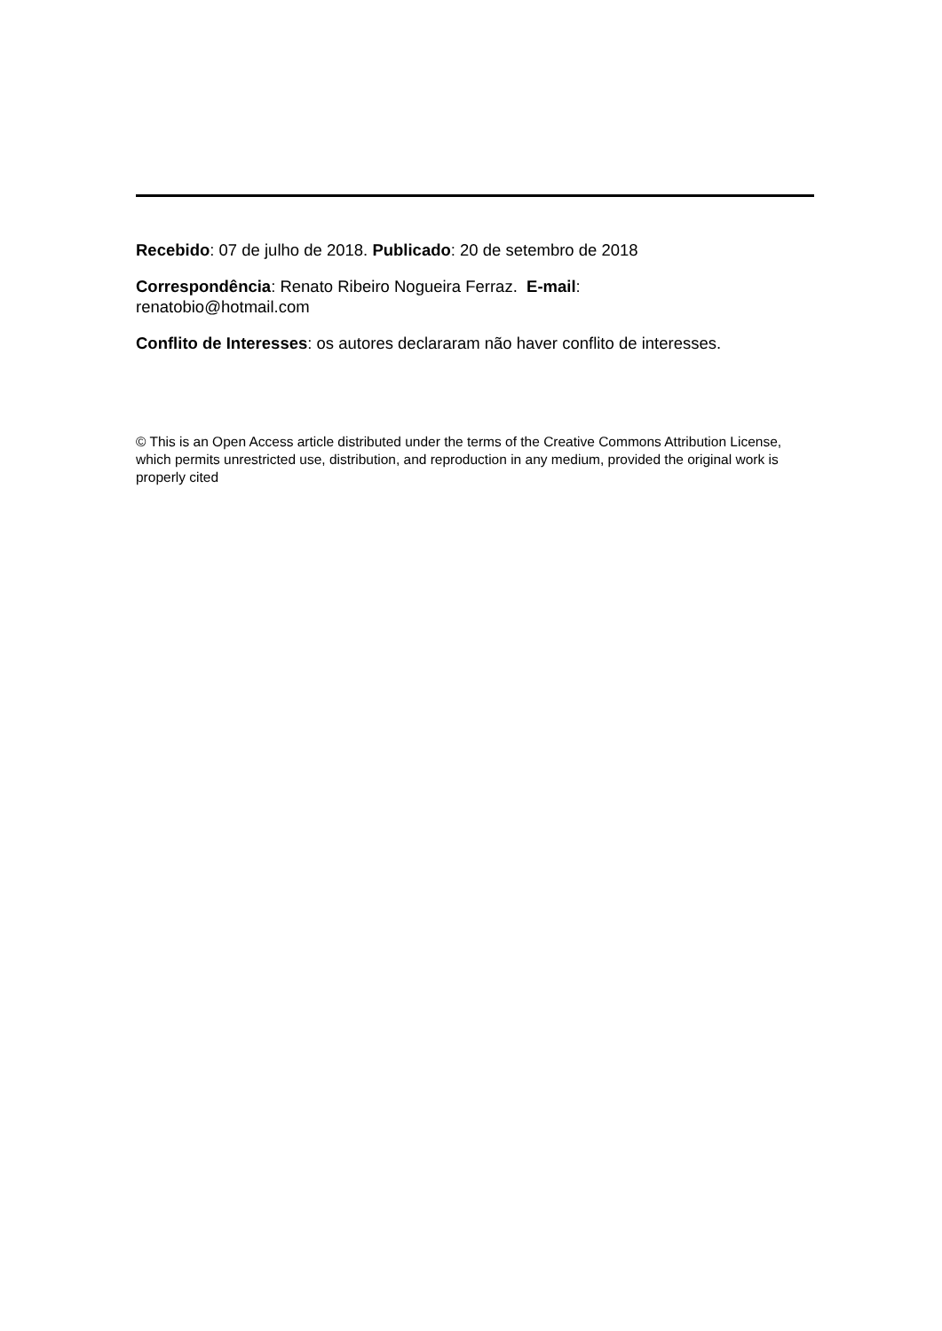Recebido: 07 de julho de 2018. Publicado: 20 de setembro de 2018
Correspondência: Renato Ribeiro Nogueira Ferraz. E-mail: renatobio@hotmail.com
Conflito de Interesses: os autores declararam não haver conflito de interesses.
© This is an Open Access article distributed under the terms of the Creative Commons Attribution License, which permits unrestricted use, distribution, and reproduction in any medium, provided the original work is properly cited